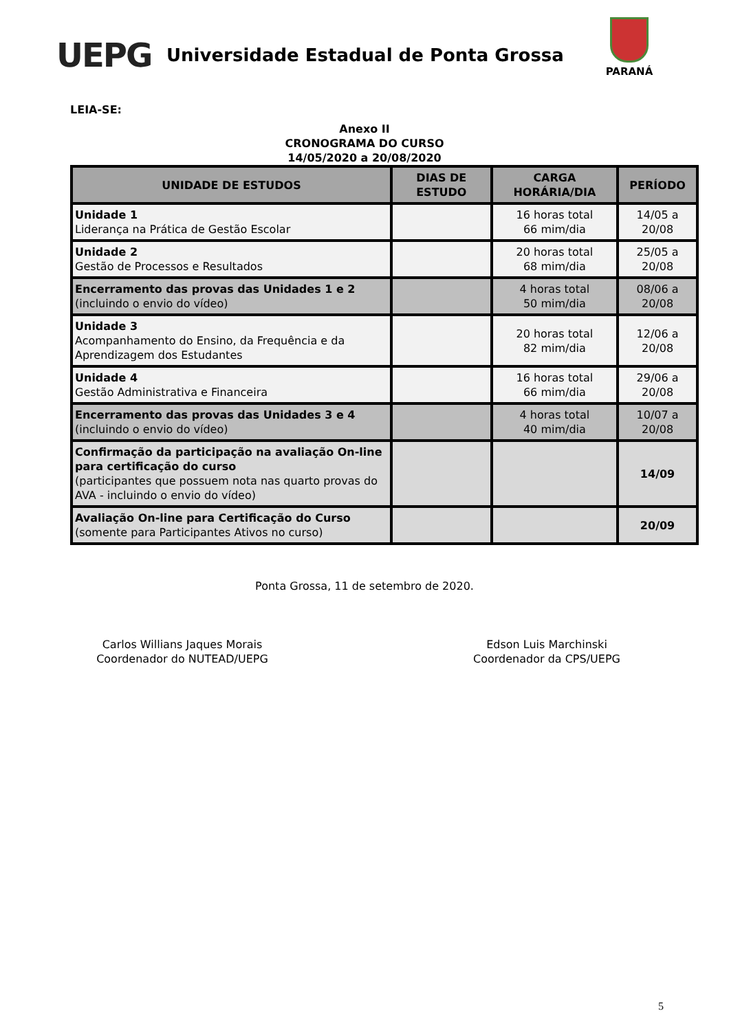UEPG
Universidade Estadual de Ponta Grossa
PARANÁ
LEIA-SE:
Anexo II
CRONOGRAMA DO CURSO
14/05/2020 a 20/08/2020
| UNIDADE DE ESTUDOS | DIAS DE ESTUDO | CARGA HORÁRIA/DIA | PERÍODO |
| --- | --- | --- | --- |
| Unidade 1 Liderança na Prática de Gestão Escolar | | 16 horas total 66 mim/dia | 14/05 a 20/08 |
| Unidade 2 Gestão de Processos e Resultados | | 20 horas total 68 mim/dia | 25/05 a 20/08 |
| Encerramento das provas das Unidades 1 e 2 (incluindo o envio do vídeo) | | 4 horas total 50 mim/dia | 08/06 a 20/08 |
| Unidade 3 Acompanhamento do Ensino, da Frequência e da Aprendizagem dos Estudantes | | 20 horas total 82 mim/dia | 12/06 a 20/08 |
| Unidade 4 Gestão Administrativa e Financeira | | 16 horas total 66 mim/dia | 29/06 a 20/08 |
| Encerramento das provas das Unidades 3 e 4 (incluindo o envio do vídeo) | | 4 horas total 40 mim/dia | 10/07 a 20/08 |
| Confirmação da participação na avaliação On-line para certificação do curso (participantes que possuem nota nas quarto provas do AVA - incluindo o envio do vídeo) | | | 14/09 |
| Avaliação On-line para Certificação do Curso (somente para Participantes Ativos no curso) | | | 20/09 |
Ponta Grossa, 11 de setembro de 2020.
Carlos Willians Jaques Morais
Coordenador do NUTEAD/UEPG
Edson Luis Marchinski
Coordenador da CPS/UEPG
5